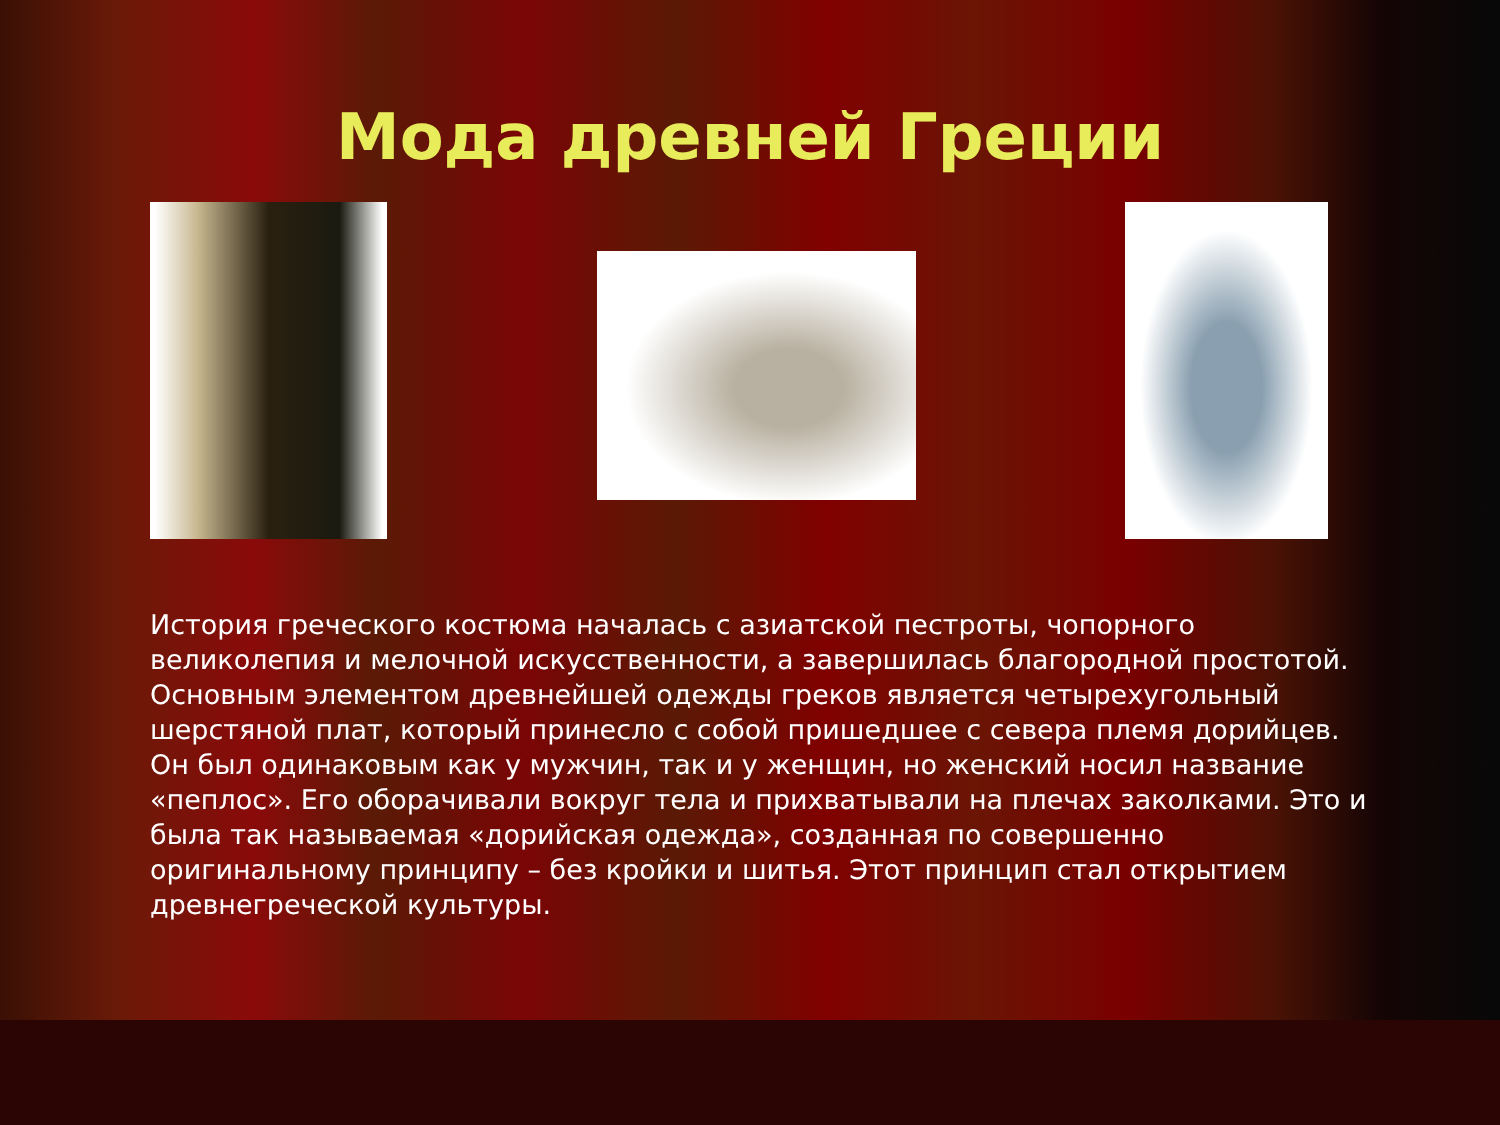Мода древней Греции
История греческого костюма началась с азиатской пестроты, чопорного великолепия и мелочной искусственности, а завершилась благородной простотой. Основным элементом древнейшей одежды греков является четырехугольный шерстяной плат, который принесло с собой пришедшее с севера племя дорийцев. Он был одинаковым как у мужчин, так и у женщин, но женский носил название «пеплос». Его оборачивали вокруг тела и прихватывали на плечах заколками. Это и была так называемая «дорийская одежда», созданная по совершенно оригинальному принципу – без кройки и шитья. Этот принцип стал открытием древнегреческой культуры.